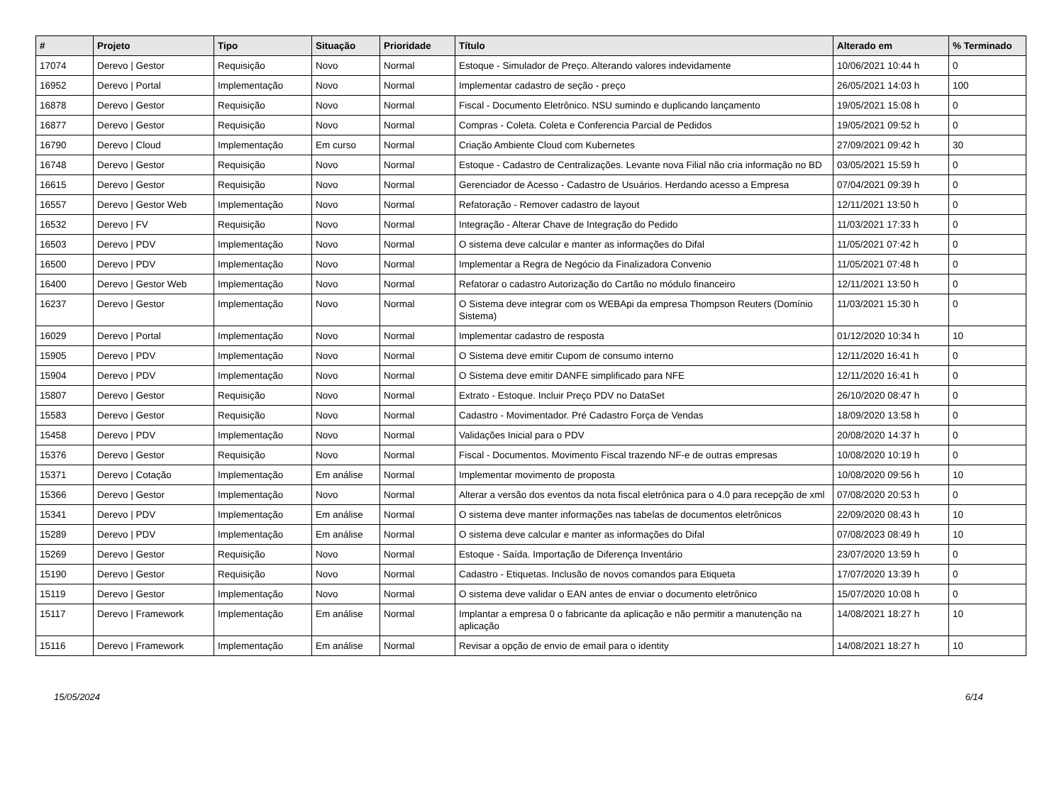| # | Projeto | Tipo | Situação | Prioridade | Título | Alterado em | % Terminado |
| --- | --- | --- | --- | --- | --- | --- | --- |
| 17074 | Derevo / Gestor | Requisição | Novo | Normal | Estoque - Simulador de Preço. Alterando valores indevidamente | 10/06/2021 10:44 h | 0 |
| 16952 | Derevo / Portal | Implementação | Novo | Normal | Implementar cadastro de seção - preço | 26/05/2021 14:03 h | 100 |
| 16878 | Derevo / Gestor | Requisição | Novo | Normal | Fiscal - Documento Eletrônico. NSU sumindo e duplicando lançamento | 19/05/2021 15:08 h | 0 |
| 16877 | Derevo / Gestor | Requisição | Novo | Normal | Compras - Coleta. Coleta e Conferencia Parcial de Pedidos | 19/05/2021 09:52 h | 0 |
| 16790 | Derevo / Cloud | Implementação | Em curso | Normal | Criação Ambiente Cloud com Kubernetes | 27/09/2021 09:42 h | 30 |
| 16748 | Derevo / Gestor | Requisição | Novo | Normal | Estoque - Cadastro de Centralizações. Levante nova Filial não cria informação no BD | 03/05/2021 15:59 h | 0 |
| 16615 | Derevo / Gestor | Requisição | Novo | Normal | Gerenciador de Acesso - Cadastro de Usuários. Herdando acesso a Empresa | 07/04/2021 09:39 h | 0 |
| 16557 | Derevo / Gestor Web | Implementação | Novo | Normal | Refatoração - Remover cadastro de layout | 12/11/2021 13:50 h | 0 |
| 16532 | Derevo / FV | Requisição | Novo | Normal | Integração - Alterar Chave de Integração do Pedido | 11/03/2021 17:33 h | 0 |
| 16503 | Derevo / PDV | Implementação | Novo | Normal | O sistema deve calcular e manter as informações do Difal | 11/05/2021 07:42 h | 0 |
| 16500 | Derevo / PDV | Implementação | Novo | Normal | Implementar a Regra de Negócio da Finalizadora Convenio | 11/05/2021 07:48 h | 0 |
| 16400 | Derevo / Gestor Web | Implementação | Novo | Normal | Refatorar o cadastro Autorização do Cartão no módulo financeiro | 12/11/2021 13:50 h | 0 |
| 16237 | Derevo / Gestor | Implementação | Novo | Normal | O Sistema deve integrar com os WEBApi da empresa Thompson Reuters (Domínio Sistema) | 11/03/2021 15:30 h | 0 |
| 16029 | Derevo / Portal | Implementação | Novo | Normal | Implementar cadastro de resposta | 01/12/2020 10:34 h | 10 |
| 15905 | Derevo / PDV | Implementação | Novo | Normal | O Sistema deve emitir Cupom de consumo interno | 12/11/2020 16:41 h | 0 |
| 15904 | Derevo / PDV | Implementação | Novo | Normal | O Sistema deve emitir DANFE simplificado para NFE | 12/11/2020 16:41 h | 0 |
| 15807 | Derevo / Gestor | Requisição | Novo | Normal | Extrato - Estoque. Incluir Preço PDV no DataSet | 26/10/2020 08:47 h | 0 |
| 15583 | Derevo / Gestor | Requisição | Novo | Normal | Cadastro - Movimentador. Pré Cadastro Força de Vendas | 18/09/2020 13:58 h | 0 |
| 15458 | Derevo / PDV | Implementação | Novo | Normal | Validações Inicial para o PDV | 20/08/2020 14:37 h | 0 |
| 15376 | Derevo / Gestor | Requisição | Novo | Normal | Fiscal - Documentos. Movimento Fiscal trazendo NF-e de outras empresas | 10/08/2020 10:19 h | 0 |
| 15371 | Derevo / Cotação | Implementação | Em análise | Normal | Implementar movimento de proposta | 10/08/2020 09:56 h | 10 |
| 15366 | Derevo / Gestor | Implementação | Novo | Normal | Alterar a versão dos eventos da nota fiscal eletrônica para o 4.0 para recepção de xml | 07/08/2020 20:53 h | 0 |
| 15341 | Derevo / PDV | Implementação | Em análise | Normal | O sistema deve manter informações nas tabelas de documentos eletrônicos | 22/09/2020 08:43 h | 10 |
| 15289 | Derevo / PDV | Implementação | Em análise | Normal | O sistema deve calcular e manter as informações do Difal | 07/08/2023 08:49 h | 10 |
| 15269 | Derevo / Gestor | Requisição | Novo | Normal | Estoque - Saída. Importação de Diferença Inventário | 23/07/2020 13:59 h | 0 |
| 15190 | Derevo / Gestor | Requisição | Novo | Normal | Cadastro - Etiquetas. Inclusão de novos comandos para Etiqueta | 17/07/2020 13:39 h | 0 |
| 15119 | Derevo / Gestor | Implementação | Novo | Normal | O sistema deve validar o EAN antes de enviar o documento eletrônico | 15/07/2020 10:08 h | 0 |
| 15117 | Derevo / Framework | Implementação | Em análise | Normal | Implantar a empresa 0 o fabricante da aplicação e não permitir a manutenção na aplicação | 14/08/2021 18:27 h | 10 |
| 15116 | Derevo / Framework | Implementação | Em análise | Normal | Revisar a opção de envio de email para o identity | 14/08/2021 18:27 h | 10 |
15/05/2024 6/14